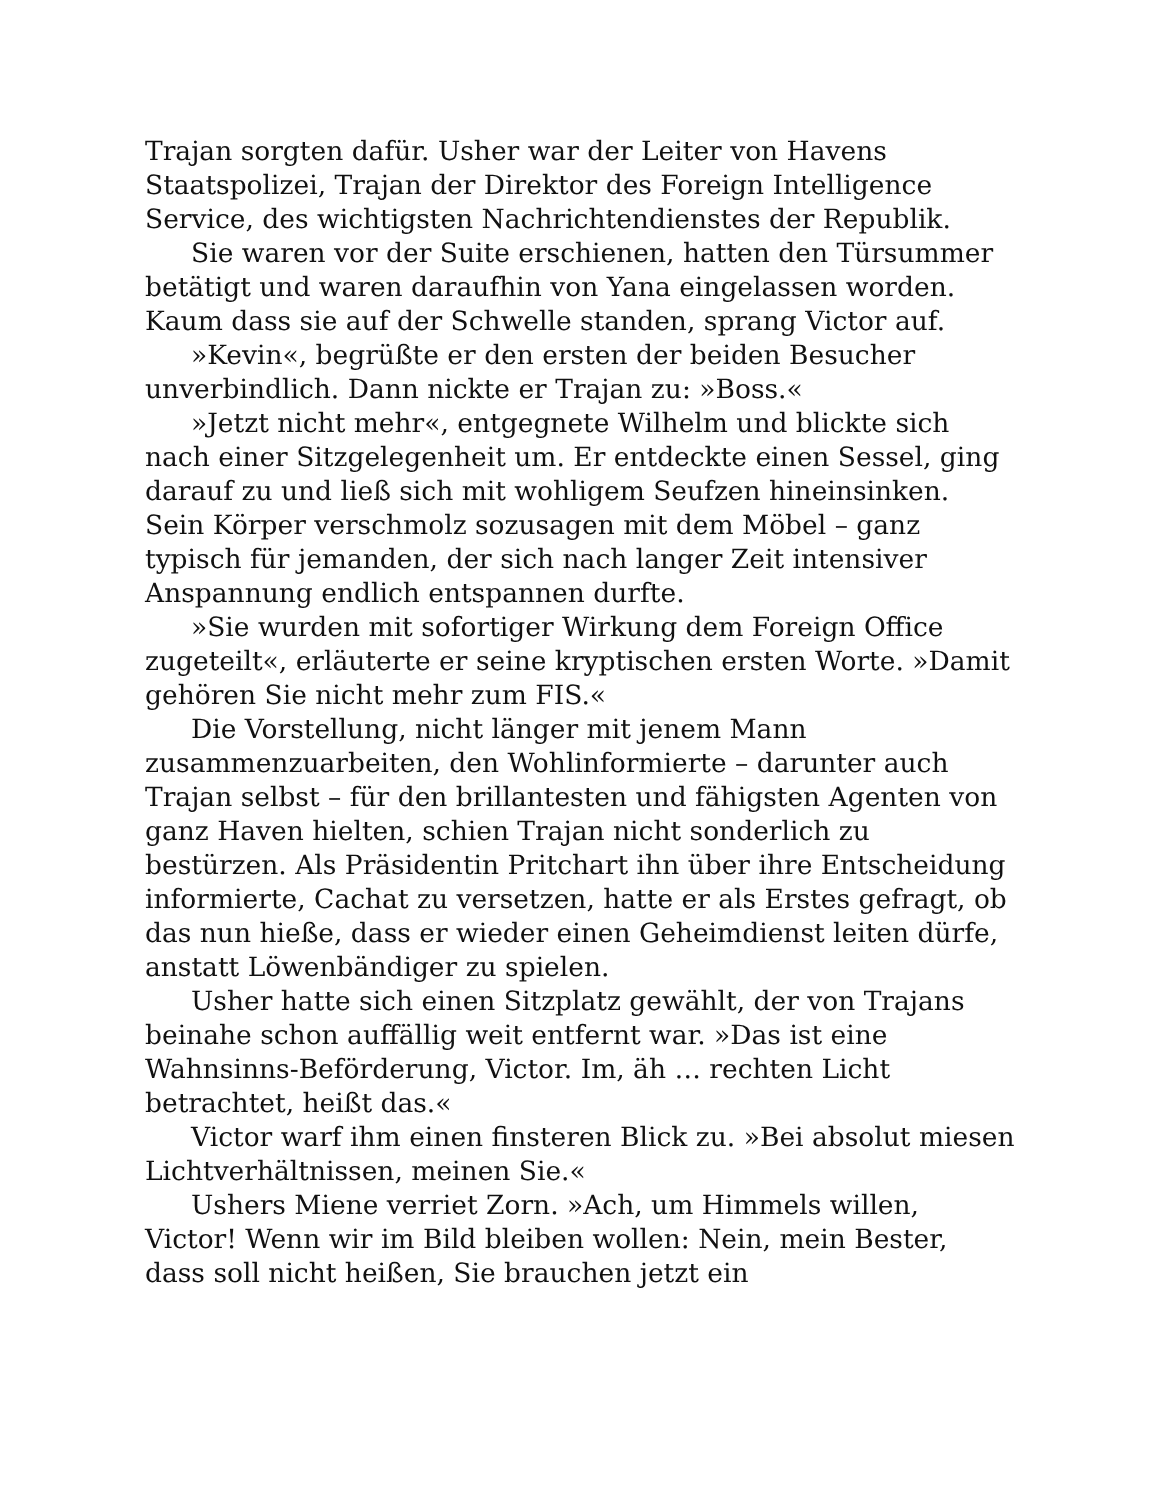Trajan sorgten dafür. Usher war der Leiter von Havens Staatspolizei, Trajan der Direktor des Foreign Intelligence Service, des wichtigsten Nachrichtendienstes der Republik.
Sie waren vor der Suite erschienen, hatten den Türsummer betätigt und waren daraufhin von Yana eingelassen worden. Kaum dass sie auf der Schwelle standen, sprang Victor auf.
»Kevin«, begrüßte er den ersten der beiden Besucher unverbindlich. Dann nickte er Trajan zu: »Boss.«
»Jetzt nicht mehr«, entgegnete Wilhelm und blickte sich nach einer Sitzgelegenheit um. Er entdeckte einen Sessel, ging darauf zu und ließ sich mit wohligem Seufzen hineinsinken. Sein Körper verschmolz sozusagen mit dem Möbel – ganz typisch für jemanden, der sich nach langer Zeit intensiver Anspannung endlich entspannen durfte.
»Sie wurden mit sofortiger Wirkung dem Foreign Office zugeteilt«, erläuterte er seine kryptischen ersten Worte. »Damit gehören Sie nicht mehr zum FIS.«
Die Vorstellung, nicht länger mit jenem Mann zusammenzuarbeiten, den Wohlinformierte – darunter auch Trajan selbst – für den brillantesten und fähigsten Agenten von ganz Haven hielten, schien Trajan nicht sonderlich zu bestürzen. Als Präsidentin Pritchart ihn über ihre Entscheidung informierte, Cachat zu versetzen, hatte er als Erstes gefragt, ob das nun hieße, dass er wieder einen Geheimdienst leiten dürfe, anstatt Löwenbändiger zu spielen.
Usher hatte sich einen Sitzplatz gewählt, der von Trajans beinahe schon auffällig weit entfernt war. »Das ist eine Wahnsinns-Beförderung, Victor. Im, äh … rechten Licht betrachtet, heißt das.«
Victor warf ihm einen finsteren Blick zu. »Bei absolut miesen Lichtverhältnissen, meinen Sie.«
Ushers Miene verriet Zorn. »Ach, um Himmels willen, Victor! Wenn wir im Bild bleiben wollen: Nein, mein Bester, dass soll nicht heißen, Sie brauchen jetzt ein